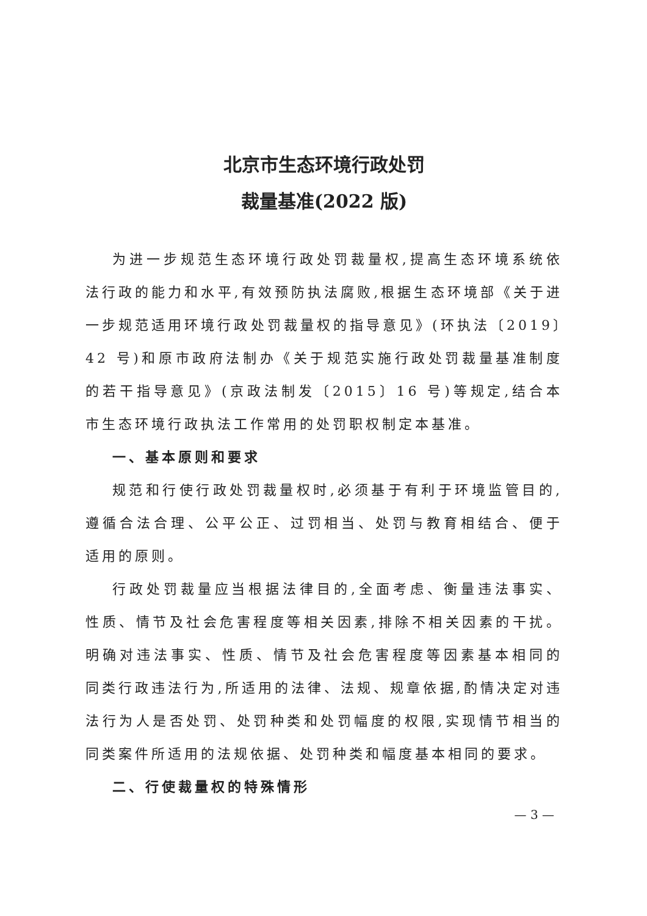北京市生态环境行政处罚
裁量基准(2022 版)
为进一步规范生态环境行政处罚裁量权,提高生态环境系统依法行政的能力和水平,有效预防执法腐败,根据生态环境部《关于进一步规范适用环境行政处罚裁量权的指导意见》(环执法〔2019〕42 号)和原市政府法制办《关于规范实施行政处罚裁量基准制度的若干指导意见》(京政法制发〔2015〕16 号)等规定,结合本市生态环境行政执法工作常用的处罚职权制定本基准。
一、基本原则和要求
规范和行使行政处罚裁量权时,必须基于有利于环境监管目的,遵循合法合理、公平公正、过罚相当、处罚与教育相结合、便于适用的原则。
行政处罚裁量应当根据法律目的,全面考虑、衡量违法事实、性质、情节及社会危害程度等相关因素,排除不相关因素的干扰。明确对违法事实、性质、情节及社会危害程度等因素基本相同的同类行政违法行为,所适用的法律、法规、规章依据,酌情决定对违法行为人是否处罚、处罚种类和处罚幅度的权限,实现情节相当的同类案件所适用的法规依据、处罚种类和幅度基本相同的要求。
二、行使裁量权的特殊情形
— 3 —